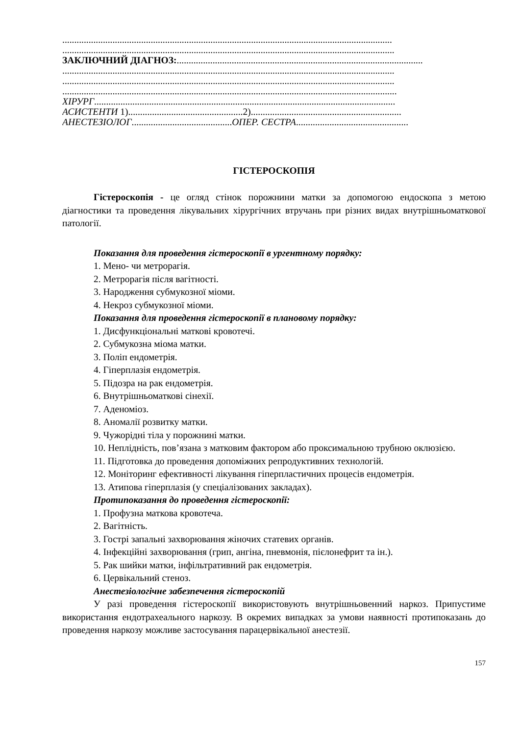..........................................................................................................................................
...........................................................................................................................................
ЗАКЛЮЧНИЙ ДІАГНОЗ:.......................................................................................................
...........................................................................................................................................
...........................................................................................................................................
............................................................................................................................................
ХІРУРГ..............................................................................................................................
АСИСТЕНТИ 1)................................................2)...............................................................
АНЕСТЕЗІОЛОГ..........................................ОПЕР. СЕСТРА...............................................
ГІСТЕРОСКОПІЯ
Гістероскопія - це огляд стінок порожнини матки за допомогою ендоскопа з метою діагностики та проведення лікувальних хірургічних втручань при різних видах внутрішньоматкової патології.
Показання для проведення гістероскопії в ургентному порядку:
1. Мено- чи метрорагія.
2. Метрорагія після вагітності.
3. Народження субмукозної міоми.
4. Некроз субмукозної міоми.
Показання для проведення гістероскопії в плановому порядку:
1. Дисфункціональні маткові кровотечі.
2. Субмукозна міома матки.
3. Поліп ендометрія.
4. Гіперплазія ендометрія.
5. Підозра на рак ендометрія.
6. Внутрішньоматкові сінехії.
7. Аденоміоз.
8. Аномалії розвитку матки.
9. Чужорідні тіла у порожнині матки.
10. Неплідність, пов’язана з матковим фактором або проксимальною трубною оклюзією.
11. Підготовка до проведення допоміжних репродуктивних технологій.
12. Моніторинг ефективності лікування гіперпластичних процесів ендометрія.
13. Атипова гіперплазія (у спеціалізованих закладах).
Протипоказання до проведення гістероскопії:
1. Профузна маткова кровотеча.
2. Вагітність.
3. Гострі запальні захворювання жіночих статевих органів.
4. Інфекційні захворювання (грип, ангіна, пневмонія, пієлонефрит та ін.).
5. Рак шийки матки, інфільтративний рак ендометрія.
6. Цервікальний стеноз.
Анестезіологічне забезпечення гістероскопій
У разі проведення гістероскопії використовують внутрішньовенний наркоз. Припустиме використання ендотрахеального наркозу. В окремих випадках за умови наявності протипоказань до проведення наркозу можливе застосування парацервікальної анестезії.
157